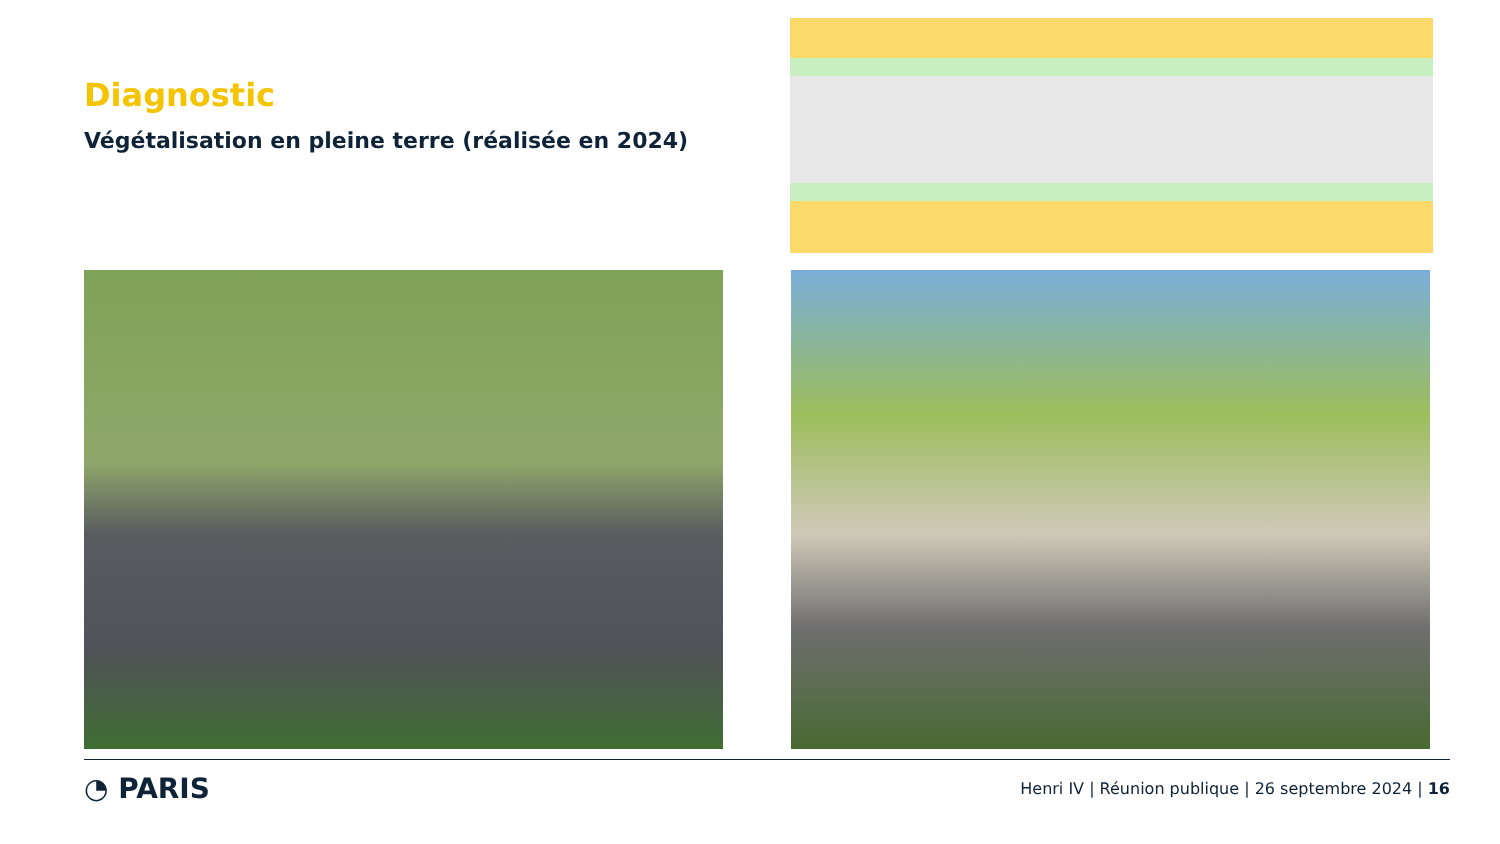Diagnostic
Végétalisation en pleine terre (réalisée en 2024)
◔ PARIS
Henri IV | Réunion publique | 26 septembre 2024 | 16